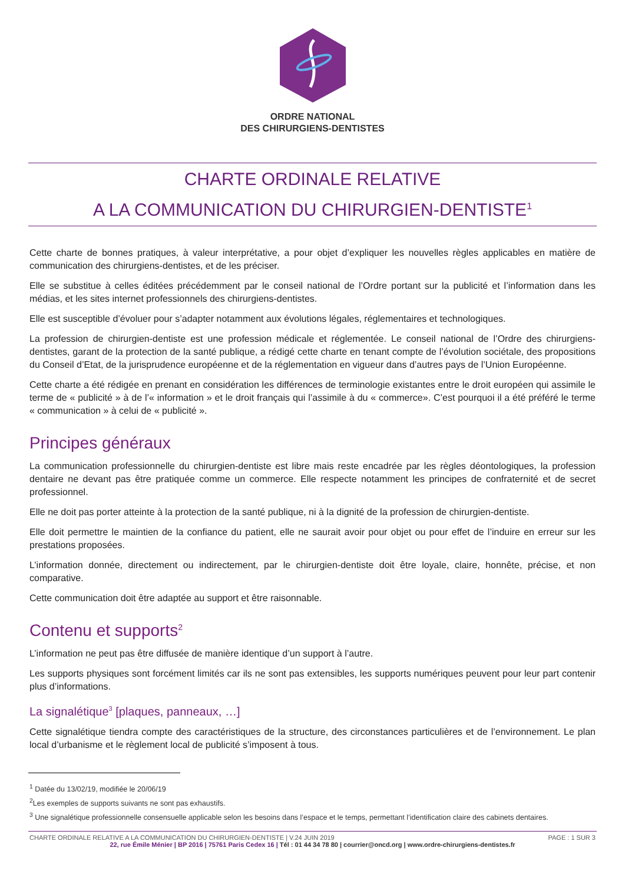ORDRE NATIONAL
DES CHIRURGIENS-DENTISTES
CHARTE ORDINALE RELATIVE
A LA COMMUNICATION DU CHIRURGIEN-DENTISTE<sup>1</sup>
Cette charte de bonnes pratiques, à valeur interprétative, a pour objet d’expliquer les nouvelles règles applicables en matière de communication des chirurgiens-dentistes, et de les préciser.
Elle se substitue à celles éditées précédemment par le conseil national de l’Ordre portant sur la publicité et l’information dans les médias, et les sites internet professionnels des chirurgiens-dentistes.
Elle est susceptible d’évoluer pour s’adapter notamment aux évolutions légales, réglementaires et technologiques.
La profession de chirurgien-dentiste est une profession médicale et réglementée. Le conseil national de l’Ordre des chirurgiens-dentistes, garant de la protection de la santé publique, a rédigé cette charte en tenant compte de l’évolution sociétale, des propositions du Conseil d’Etat, de la jurisprudence européenne et de la réglementation en vigueur dans d’autres pays de l’Union Européenne.
Cette charte a été rédigée en prenant en considération les différences de terminologie existantes entre le droit européen qui assimile le terme de « publicité » à de l’« information » et le droit français qui l’assimile à du « commerce». C’est pourquoi il a été préféré le terme « communication » à celui de « publicité ».
Principes généraux
La communication professionnelle du chirurgien-dentiste est libre mais reste encadrée par les règles déontologiques, la profession dentaire ne devant pas être pratiquée comme un commerce. Elle respecte notamment les principes de confraternité et de secret professionnel.
Elle ne doit pas porter atteinte à la protection de la santé publique, ni à la dignité de la profession de chirurgien-dentiste.
Elle doit permettre le maintien de la confiance du patient, elle ne saurait avoir pour objet ou pour effet de l’induire en erreur sur les prestations proposées.
L’information donnée, directement ou indirectement, par le chirurgien-dentiste doit être loyale, claire, honnête, précise, et non comparative.
Cette communication doit être adaptée au support et être raisonnable.
Contenu et supports<sup>2</sup>
L’information ne peut pas être diffusée de manière identique d’un support à l’autre.
Les supports physiques sont forcément limités car ils ne sont pas extensibles, les supports numériques peuvent pour leur part contenir plus d’informations.
La signalétique<sup>3</sup> [plaques, panneaux, …]
Cette signalétique tiendra compte des caractéristiques de la structure, des circonstances particulières et de l’environnement. Le plan local d’urbanisme et le règlement local de publicité s’imposent à tous.
<sup>1</sup> Datée du 13/02/19, modifiée le 20/06/19
<sup>2</sup> Les exemples de supports suivants ne sont pas exhaustifs.
<sup>3</sup> Une signalétique professionnelle consensuelle applicable selon les besoins dans l’espace et le temps, permettant l’identification claire des cabinets dentaires.
CHARTE ORDINALE RELATIVE A LA COMMUNICATION DU CHIRURGIEN-DENTISTE | V.24 JUIN 2019 PAGE : 1 SUR 3
22, rue Émile Ménier | BP 2016 | 75761 Paris Cedex 16 | Tél : 01 44 34 78 80 | courrier@oncd.org | www.ordre-chirurgiens-dentistes.fr